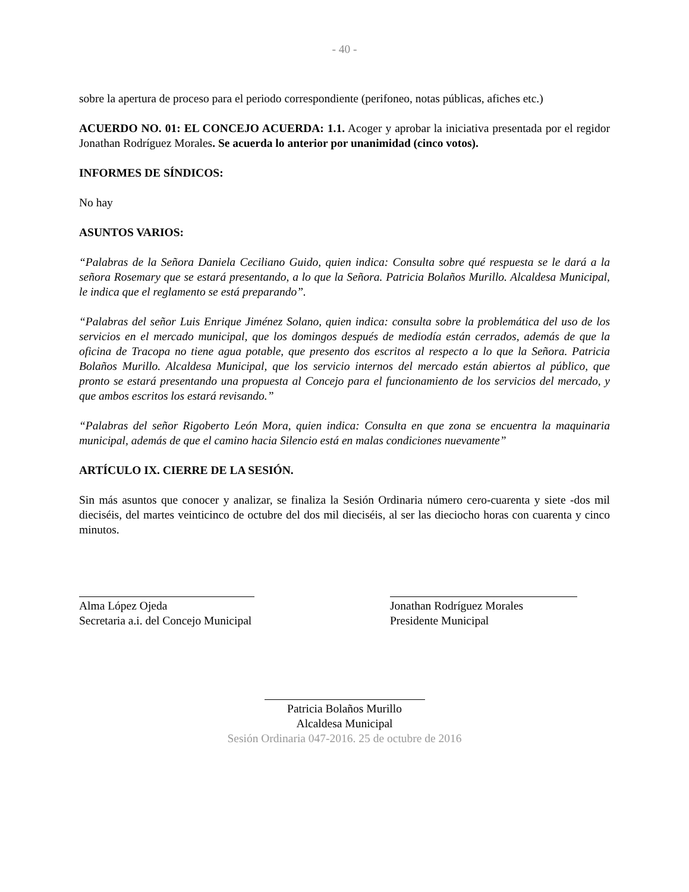- 40 -
sobre la apertura de proceso para el periodo correspondiente (perifoneo, notas públicas, afiches etc.)
ACUERDO NO. 01: EL CONCEJO ACUERDA: 1.1. Acoger y aprobar la iniciativa presentada por el regidor Jonathan Rodríguez Morales. Se acuerda lo anterior por unanimidad (cinco votos).
INFORMES DE SÍNDICOS:
No hay
ASUNTOS VARIOS:
“Palabras de la Señora Daniela Ceciliano Guido, quien indica: Consulta sobre qué respuesta se le dará a la señora Rosemary que se estará presentando, a lo que la Señora. Patricia Bolaños Murillo. Alcaldesa Municipal, le indica que el reglamento se está preparando”.
“Palabras del señor Luis Enrique Jiménez Solano, quien indica: consulta sobre la problemática del uso de los servicios en el mercado municipal, que los domingos después de mediodía están cerrados, además de que la oficina de Tracopa no tiene agua potable, que presento dos escritos al respecto a lo que la Señora. Patricia Bolaños Murillo. Alcaldesa Municipal, que los servicio internos del mercado están abiertos al público, que pronto se estará presentando una propuesta al Concejo para el funcionamiento de los servicios del mercado, y que ambos escritos los estará revisando.”
“Palabras del señor Rigoberto León Mora, quien indica: Consulta en que zona se encuentra la maquinaria municipal, además de que el camino hacia Silencio está en malas condiciones nuevamente”
ARTÍCULO IX. CIERRE DE LA SESIÓN.
Sin más asuntos que conocer y analizar, se finaliza la Sesión Ordinaria número cero-cuarenta y siete -dos mil dieciséis, del martes veinticinco de octubre del dos mil dieciséis, al ser las dieciocho horas con cuarenta y cinco minutos.
Alma López Ojeda
Secretaria a.i. del Concejo Municipal
Jonathan Rodríguez Morales
Presidente Municipal
Patricia Bolaños Murillo
Alcaldesa Municipal
Sesión Ordinaria 047-2016. 25 de octubre de 2016